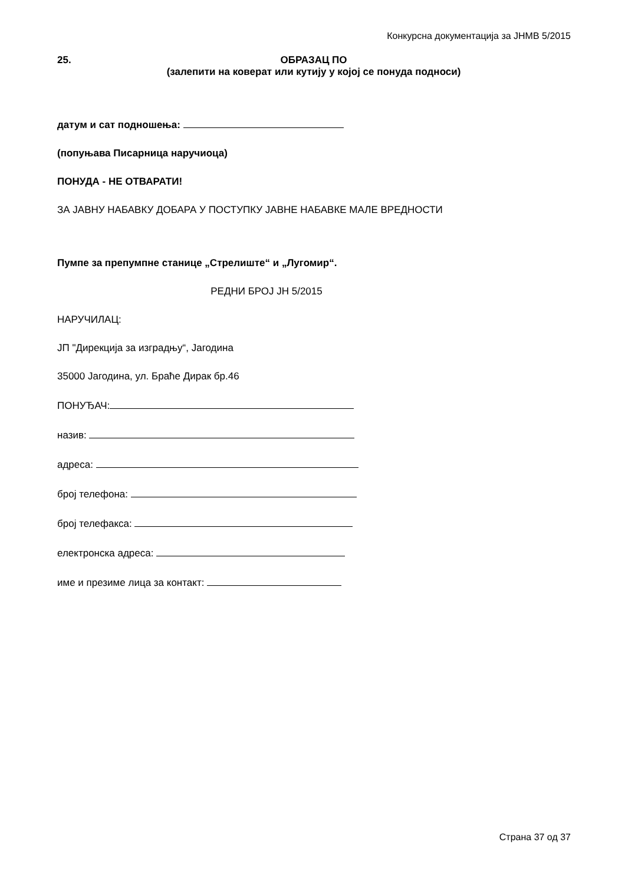Конкурсна документација за ЈНМВ 5/2015
25. ОБРАЗАЦ ПО
(залепити на коверат или кутију у којој се понуда подноси)
датум и сат подношења:
(попуњава Писарница наручиоца)
ПОНУДА - НЕ ОТВАРАТИ!
ЗА ЈАВНУ НАБАВКУ ДОБАРА У ПОСТУПКУ ЈАВНЕ НАБАВКЕ МАЛЕ ВРЕДНОСТИ
Пумпе за препумпне станице „Стрелиште“ и „Лугомир“.
РЕДНИ БРОЈ ЈН 5/2015
НАРУЧИЛАЦ:
ЈП "Дирекција за изградњу“, Јагодина
35000 Јагодина, ул. Браће Дирак бр.46
ПОНУЂАЧ:
назив:
адреса:
број телефона:
број телефакса:
електронска адреса:
име и презиме лица за контакт:
Страна 37 од 37